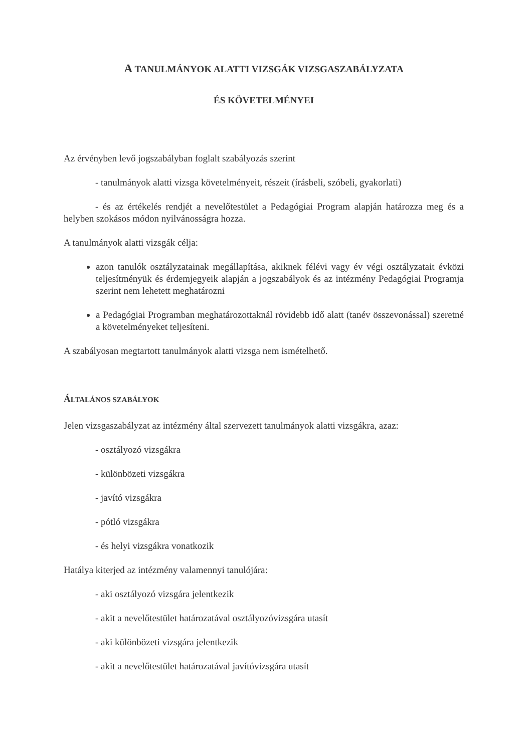A TANULMÁNYOK ALATTI VIZSGÁK VIZSGASZABÁLYZATA
ÉS KÖVETELMÉNYEI
Az érvényben levő jogszabályban foglalt szabályozás szerint
- tanulmányok alatti vizsga követelményeit, részeit (írásbeli, szóbeli, gyakorlati)
- és az értékelés rendjét a nevelőtestület a Pedagógiai Program alapján határozza meg és a helyben szokásos módon nyilvánosságra hozza.
A tanulmányok alatti vizsgák célja:
azon tanulók osztályzatainak megállapítása, akiknek félévi vagy év végi osztályzatait évközi teljesítményük és érdemjegyeik alapján a jogszabályok és az intézmény Pedagógiai Programja szerint nem lehetett meghatározni
a Pedagógiai Programban meghatározottaknál rövidebb idő alatt (tanév összevonással) szeretné a követelményeket teljesíteni.
A szabályosan megtartott tanulmányok alatti vizsga nem ismételhető.
ÁLTALÁNOS SZABÁLYOK
Jelen vizsgaszabályzat az intézmény által szervezett tanulmányok alatti vizsgákra, azaz:
- osztályozó vizsgákra
- különbözeti vizsgákra
- javító vizsgákra
- pótló vizsgákra
- és helyi vizsgákra vonatkozik
Hatálya kiterjed az intézmény valamennyi tanulójára:
- aki osztályozó vizsgára jelentkezik
- akit a nevelőtestület határozatával osztályozóvizsgára utasít
- aki különbözeti vizsgára jelentkezik
- akit a nevelőtestület határozatával javítóvizsgára utasít